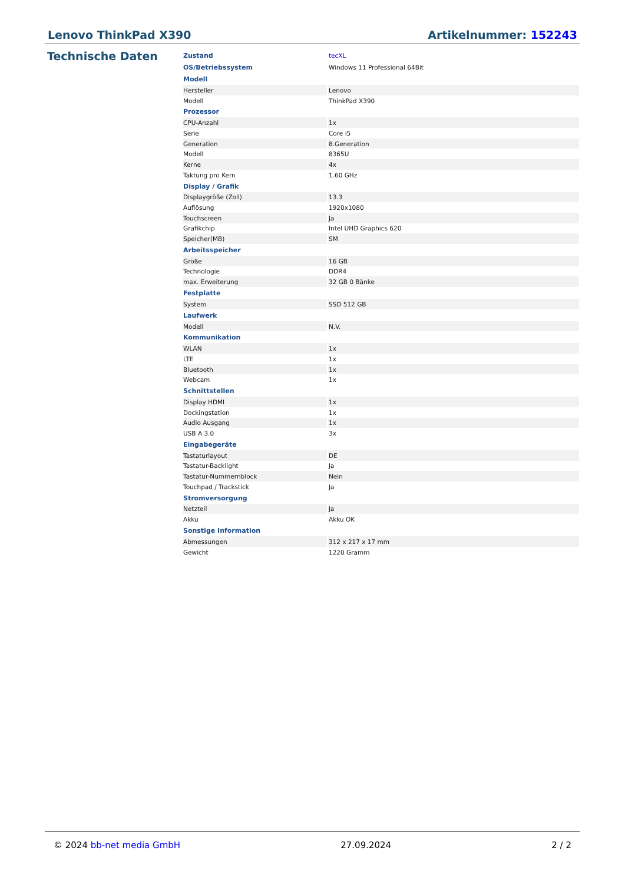Lenovo ThinkPad X390 Artikelnummer: 152243
Technische Daten
| Zustand | tecXL |
| OS/Betriebssystem | Windows 11 Professional 64Bit |
| Modell | |
| Hersteller | Lenovo |
| Modell | ThinkPad X390 |
| Prozessor | |
| CPU-Anzahl | 1x |
| Serie | Core i5 |
| Generation | 8.Generation |
| Modell | 8365U |
| Kerne | 4x |
| Taktung pro Kern | 1.60 GHz |
| Display / Grafik | |
| Displaygröße (Zoll) | 13.3 |
| Auflösung | 1920x1080 |
| Touchscreen | Ja |
| Grafikchip | Intel UHD Graphics 620 |
| Speicher(MB) | SM |
| Arbeitsspeicher | |
| Größe | 16 GB |
| Technologie | DDR4 |
| max. Erweiterung | 32 GB 0 Bänke |
| Festplatte | |
| System | SSD 512 GB |
| Laufwerk | |
| Modell | N.V. |
| Kommunikation | |
| WLAN | 1x |
| LTE | 1x |
| Bluetooth | 1x |
| Webcam | 1x |
| Schnittstellen | |
| Display HDMI | 1x |
| Dockingstation | 1x |
| Audio Ausgang | 1x |
| USB A 3.0 | 3x |
| Eingabegeräte | |
| Tastaturlayout | DE |
| Tastatur-Backlight | Ja |
| Tastatur-Nummernblock | Nein |
| Touchpad / Trackstick | Ja |
| Stromversorgung | |
| Netzteil | Ja |
| Akku | Akku OK |
| Sonstige Information | |
| Abmessungen | 312 x 217 x 17 mm |
| Gewicht | 1220 Gramm |
© 2024 bb-net media GmbH 27.09.2024 2 / 2